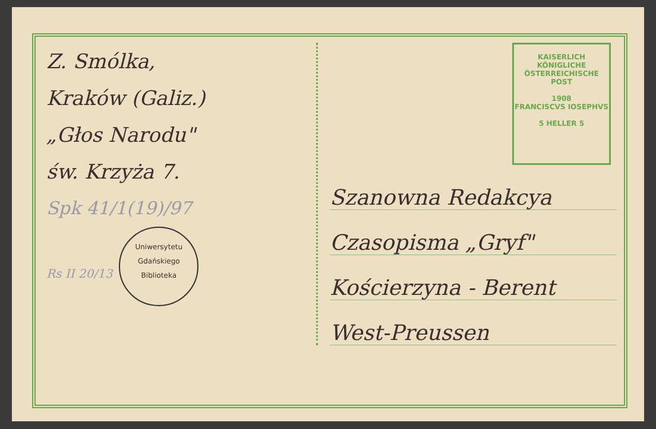Z. Smólka,
Kraków (Galiz.)
„Głos Narodu"
św. Krzyża 7.
Spk 41/1(19)/97
Rs II 20/13 Uniwersytetu Gdańskiego
Biblioteka
KAISERLICH KÖNIGLICHE ÖSTERREICHISCHE POST
1908
FRANCISCVS IOSEPHVS
5 HELLER 5
Szanowna Redakcya
Czasopisma „Gryf"
Kościerzyna - Berent
West-Preussen